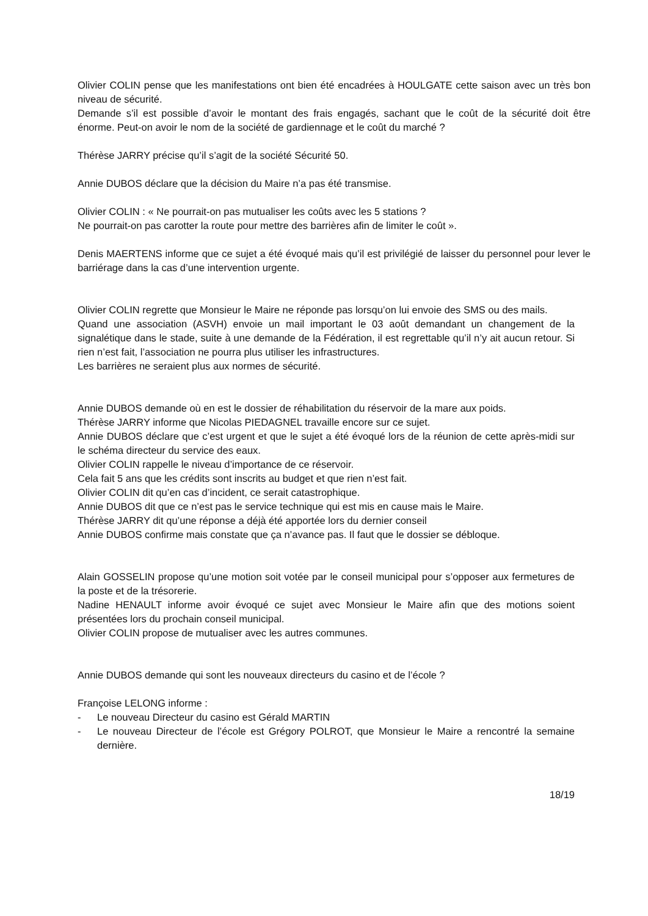Olivier COLIN pense que les manifestations ont bien été encadrées à HOULGATE cette saison avec un très bon niveau de sécurité.
Demande s’il est possible d’avoir le montant des frais engagés, sachant que le coût de la sécurité doit être énorme. Peut-on avoir le nom de la société de gardiennage et le coût du marché ?
Thérèse JARRY précise qu’il s’agit de la société Sécurité 50.
Annie DUBOS déclare que la décision du Maire n’a pas été transmise.
Olivier COLIN : « Ne pourrait-on pas mutualiser les coûts avec les 5 stations ?
Ne pourrait-on pas carotter la route pour mettre des barrières afin de limiter le coût ».
Denis MAERTENS informe que ce sujet a été évoqué mais qu’il est privilégié de laisser du personnel pour lever le barriérage dans la cas d’une intervention urgente.
Olivier COLIN regrette que Monsieur le Maire ne réponde pas lorsqu’on lui envoie des SMS ou des mails.
Quand une association (ASVH) envoie un mail important le 03 août demandant un changement de la signalétique dans le stade, suite à une demande de la Fédération, il est regrettable qu’il n’y ait aucun retour. Si rien n’est fait, l’association ne pourra plus utiliser les infrastructures.
Les barrières ne seraient plus aux normes de sécurité.
Annie DUBOS demande où en est le dossier de réhabilitation du réservoir de la mare aux poids.
Thérèse JARRY informe que Nicolas PIEDAGNEL travaille encore sur ce sujet.
Annie DUBOS déclare que c’est urgent et que le sujet a été évoqué lors de la réunion de cette après-midi sur le schéma directeur du service des eaux.
Olivier COLIN rappelle le niveau d’importance de ce réservoir.
Cela fait 5 ans que les crédits sont inscrits au budget et que rien n’est fait.
Olivier COLIN dit qu’en cas d’incident, ce serait catastrophique.
Annie DUBOS dit que ce n’est pas le service technique qui est mis en cause mais le Maire.
Thérèse JARRY dit qu’une réponse a déjà été apportée lors du dernier conseil
Annie DUBOS confirme mais constate que ça n’avance pas. Il faut que le dossier se débloque.
Alain GOSSELIN propose qu’une motion soit votée par le conseil municipal pour s’opposer aux fermetures de la poste et de la trésorerie.
Nadine HENAULT informe avoir évoqué ce sujet avec Monsieur le Maire afin que des motions soient présentées lors du prochain conseil municipal.
Olivier COLIN propose de mutualiser avec les autres communes.
Annie DUBOS demande qui sont les nouveaux directeurs du casino et de l’école ?
Françoise LELONG informe :
- Le nouveau Directeur du casino est Gérald MARTIN
- Le nouveau Directeur de l’école est Grégory POLROT, que Monsieur le Maire a rencontré la semaine dernière.
18/19